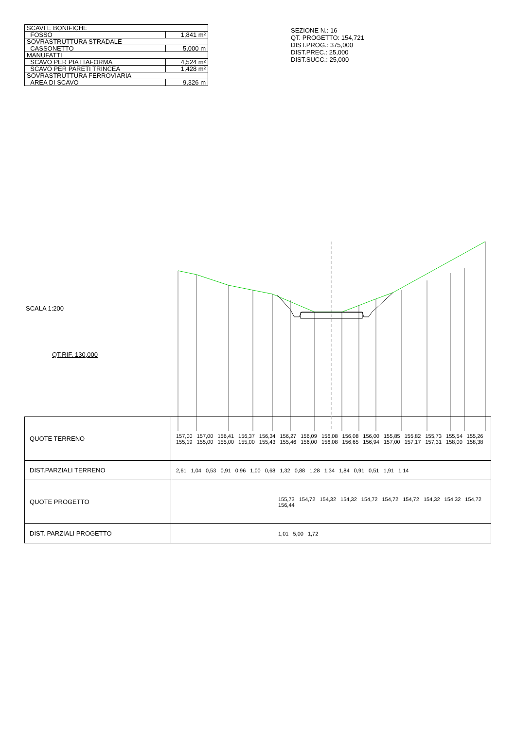| SCAVI E BONIFICHE | |
| FOSSO | 1,841 m² |
| SOVRASTRUTTURA STRADALE | |
| CASSONETTO | 5,000 m |
| MANUFATTI | |
| SCAVO PER PIATTAFORMA | 4,524 m² |
| SCAVO PER PARETI TRINCEA | 1,428 m² |
| SOVRASTRUTTURA FERROVIARIA | |
| AREA DI SCAVO | 9,326 m |
SEZIONE N.: 16
QT. PROGETTO: 154,721
DIST.PROG.: 375,000
DIST.PREC.: 25,000
DIST.SUCC.: 25,000
SCALA 1:200
QT.RIF. 130,000
| QUOTE TERRENO | 157,00 157,00 156,41 156,37 156,34 156,27 156,09 156,08 156,08 156,00 155,85 155,82 155,73 155,54 155,26 155,19 155,00 155,00 155,00 155,43 155,46 156,00 156,08 156,65 156,94 157,00 157,17 157,31 158,00 158,38 |
| DIST.PARZIALI TERRENO | 2,61 1,04 0,53 0,91 0,96 1,00 0,68 1,32 0,88 1,28 1,34 1,84 0,91 0,51 1,91 1,14 |
| QUOTE PROGETTO | 155,73 154,72 154,32 154,32 154,72 154,72 154,72 154,32 154,32 154,72 156,44 |
| DIST. PARZIALI PROGETTO | 1,01 5,00 1,72 |